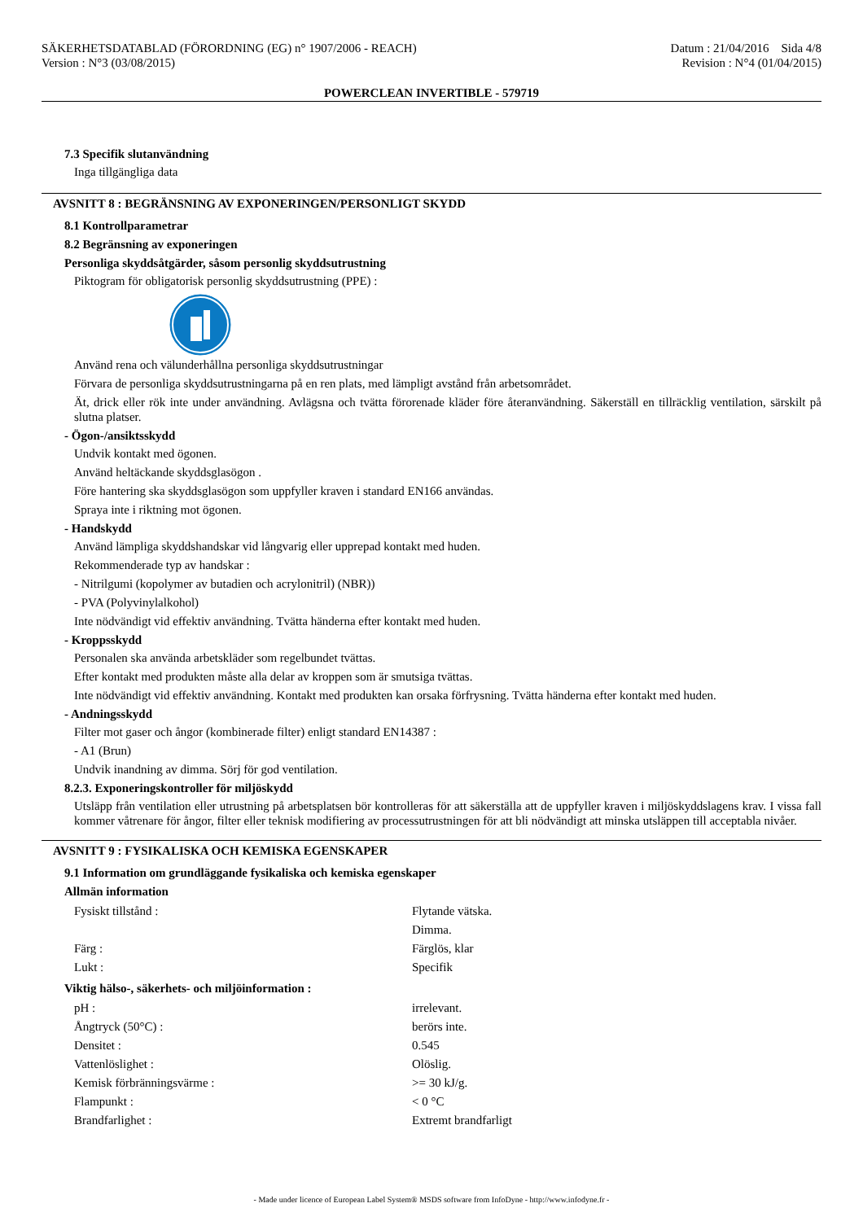SÄKERHETSDATABLAD (FÖRORDNING (EG) n° 1907/2006 - REACH)
Version : N°3 (03/08/2015)
Datum : 21/04/2016 Sida 4/8
Revision : N°4 (01/04/2015)
POWERCLEAN INVERTIBLE - 579719
7.3 Specifik slutanvändning
Inga tillgängliga data
AVSNITT 8 : BEGRÄNSNING AV EXPONERINGEN/PERSONLIGT SKYDD
8.1 Kontrollparametrar
8.2 Begränsning av exponeringen
Personliga skyddsåtgärder, såsom personlig skyddsutrustning
Piktogram för obligatorisk personlig skyddsutrustning (PPE) :
Använd rena och välunderhållna personliga skyddsutrustningar
Förvara de personliga skyddsutrustningarna på en ren plats, med lämpligt avstånd från arbetsområdet.
Ät, drick eller rök inte under användning. Avlägsna och tvätta förorenade kläder före återanvändning. Säkerställ en tillräcklig ventilation, särskilt på slutna platser.
- Ögon-/ansiktsskydd
Undvik kontakt med ögonen.
Använd heltäckande skyddsglasögon .
Före hantering ska skyddsglasögon som uppfyller kraven i standard EN166 användas.
Spraya inte i riktning mot ögonen.
- Handskydd
Använd lämpliga skyddshandskar vid långvarig eller upprepad kontakt med huden.
Rekommenderade typ av handskar :
- Nitrilgumi (kopolymer av butadien och acrylonitril) (NBR))
- PVA (Polyvinylalkohol)
Inte nödvändigt vid effektiv användning. Tvätta händerna efter kontakt med huden.
- Kroppsskydd
Personalen ska använda arbetskläder som regelbundet tvättas.
Efter kontakt med produkten måste alla delar av kroppen som är smutsiga tvättas.
Inte nödvändigt vid effektiv användning. Kontakt med produkten kan orsaka förfrysning. Tvätta händerna efter kontakt med huden.
- Andningsskydd
Filter mot gaser och ångor (kombinerade filter) enligt standard EN14387 :
- A1 (Brun)
Undvik inandning av dimma. Sörj för god ventilation.
8.2.3. Exponeringskontroller för miljöskydd
Utsläpp från ventilation eller utrustning på arbetsplatsen bör kontrolleras för att säkerställa att de uppfyller kraven i miljöskyddslagens krav. I vissa fall kommer våtrenare för ångor, filter eller teknisk modifiering av processutrustningen för att bli nödvändigt att minska utsläppen till acceptabla nivåer.
AVSNITT 9 : FYSIKALISKA OCH KEMISKA EGENSKAPER
9.1 Information om grundläggande fysikaliska och kemiska egenskaper
Allmän information
| Fysiskt tillstånd : | Flytande vätska. |
| | Dimma. |
| Färg : | Färglös, klar |
| Lukt : | Specifik |
Viktig hälso-, säkerhets- och miljöinformation :
| pH : | irrelevant. |
| Ångtryck (50°C) : | berörs inte. |
| Densitet : | 0.545 |
| Vattenlöslighet : | Olöslig. |
| Kemisk förbränningsvärme : | >= 30 kJ/g. |
| Flampunkt : | < 0 °C |
| Brandfarlighet : | Extremt brandfarligt |
- Made under licence of European Label System® MSDS software from InfoDyne - http://www.infodyne.fr -